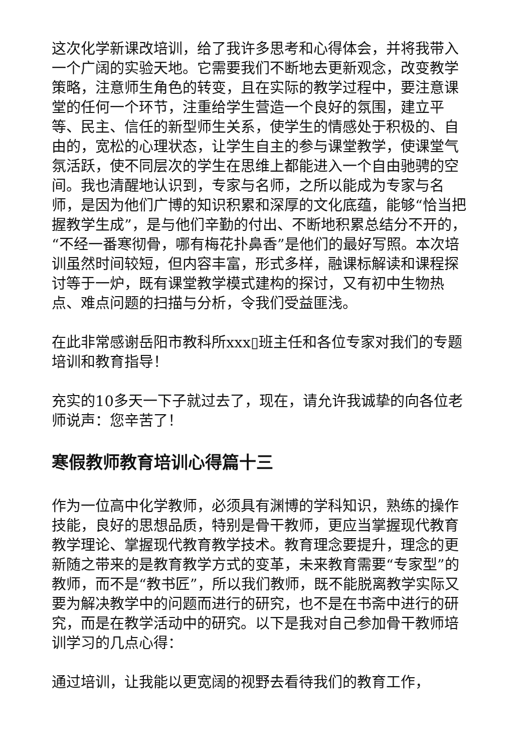这次化学新课改培训，给了我许多思考和心得体会，并将我带入一个广阔的实验天地。它需要我们不断地去更新观念，改变教学策略，注意师生角色的转变，且在实际的教学过程中，要注意课堂的任何一个环节，注重给学生营造一个良好的氛围，建立平等、民主、信任的新型师生关系，使学生的情感处于积极的、自由的，宽松的心理状态，让学生自主的参与课堂教学，使课堂气氛活跃，使不同层次的学生在思维上都能进入一个自由驰骋的空间。我也清醒地认识到，专家与名师，之所以能成为专家与名师，是因为他们广博的知识积累和深厚的文化底蕴，能够“恰当把握教学生成”，是与他们辛勤的付出、不断地积累总结分不开的，“不经一番寒彻骨，哪有梅花扑鼻香”是他们的最好写照。本次培训虽然时间较短，但内容丰富，形式多样，融课标解读和课程探讨等于一炉，既有课堂教学模式建构的探讨，又有初中生物热点、难点问题的扫描与分析，令我们受益匪浅。
在此非常感谢岳阳市教科所xxx▯班主任和各位专家对我们的专题培训和教育指导！
充实的10多天一下子就过去了，现在，请允许我诚挚的向各位老师说声：您辛苦了！
寒假教师教育培训心得篇十三
作为一位高中化学教师，必须具有渊博的学科知识，熟练的操作技能，良好的思想品质，特别是骨干教师，更应当掌握现代教育教学理论、掌握现代教育教学技术。教育理念要提升，理念的更新随之带来的是教育教学方式的变革，未来教育需要“专家型”的教师，而不是“教书匠”，所以我们教师，既不能脱离教学实际又要为解决教学中的问题而进行的研究，也不是在书斋中进行的研究，而是在教学活动中的研究。以下是我对自己参加骨干教师培训学习的几点心得：
通过培训，让我能以更宽阔的视野去看待我们的教育工作，